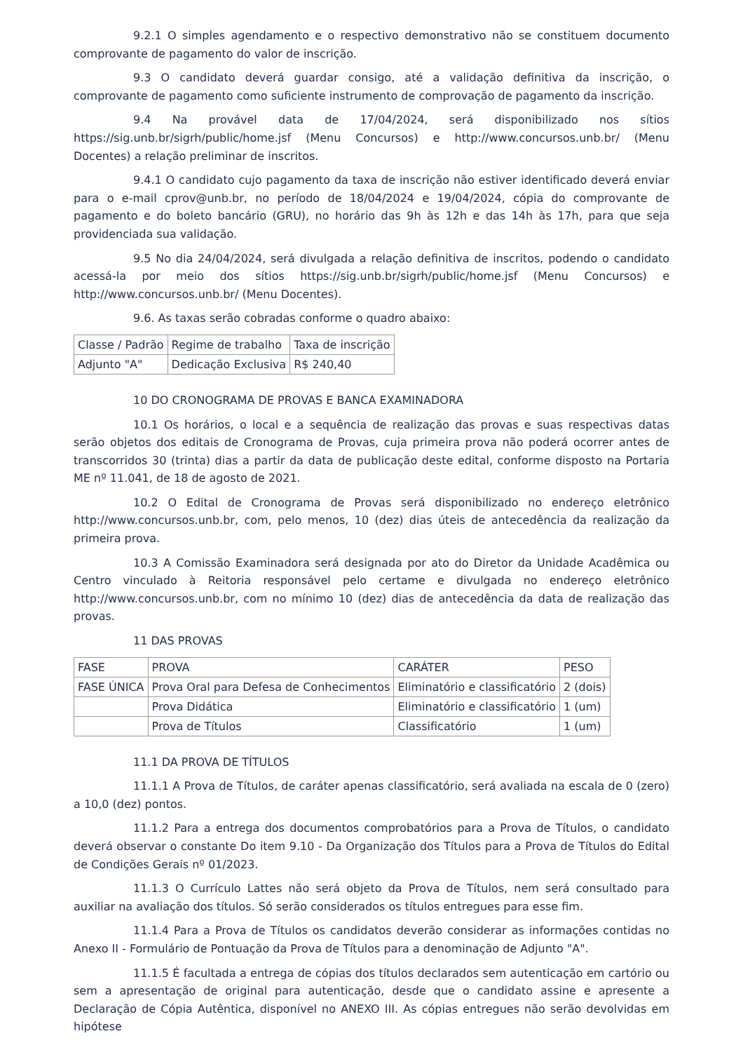9.2.1 O simples agendamento e o respectivo demonstrativo não se constituem documento comprovante de pagamento do valor de inscrição.
9.3 O candidato deverá guardar consigo, até a validação definitiva da inscrição, o comprovante de pagamento como suficiente instrumento de comprovação de pagamento da inscrição.
9.4 Na provável data de 17/04/2024, será disponibilizado nos sítios https://sig.unb.br/sigrh/public/home.jsf (Menu Concursos) e http://www.concursos.unb.br/ (Menu Docentes) a relação preliminar de inscritos.
9.4.1 O candidato cujo pagamento da taxa de inscrição não estiver identificado deverá enviar para o e-mail cprov@unb.br, no período de 18/04/2024 e 19/04/2024, cópia do comprovante de pagamento e do boleto bancário (GRU), no horário das 9h às 12h e das 14h às 17h, para que seja providenciada sua validação.
9.5 No dia 24/04/2024, será divulgada a relação definitiva de inscritos, podendo o candidato acessá-la por meio dos sítios https://sig.unb.br/sigrh/public/home.jsf (Menu Concursos) e http://www.concursos.unb.br/ (Menu Docentes).
9.6. As taxas serão cobradas conforme o quadro abaixo:
| Classe / Padrão | Regime de trabalho | Taxa de inscrição |
| Adjunto "A" | Dedicação Exclusiva | R$ 240,40 |
10 DO CRONOGRAMA DE PROVAS E BANCA EXAMINADORA
10.1 Os horários, o local e a sequência de realização das provas e suas respectivas datas serão objetos dos editais de Cronograma de Provas, cuja primeira prova não poderá ocorrer antes de transcorridos 30 (trinta) dias a partir da data de publicação deste edital, conforme disposto na Portaria ME nº 11.041, de 18 de agosto de 2021.
10.2 O Edital de Cronograma de Provas será disponibilizado no endereço eletrônico http://www.concursos.unb.br, com, pelo menos, 10 (dez) dias úteis de antecedência da realização da primeira prova.
10.3 A Comissão Examinadora será designada por ato do Diretor da Unidade Acadêmica ou Centro vinculado à Reitoria responsável pelo certame e divulgada no endereço eletrônico http://www.concursos.unb.br, com no mínimo 10 (dez) dias de antecedência da data de realização das provas.
11 DAS PROVAS
| FASE | PROVA | CARÁTER | PESO |
| FASE ÚNICA | Prova Oral para Defesa de Conhecimentos | Eliminatório e classificatório | 2 (dois) |
| | Prova Didática | Eliminatório e classificatório | 1 (um) |
| | Prova de Títulos | Classificatório | 1 (um) |
11.1 DA PROVA DE TÍTULOS
11.1.1 A Prova de Títulos, de caráter apenas classificatório, será avaliada na escala de 0 (zero) a 10,0 (dez) pontos.
11.1.2 Para a entrega dos documentos comprobatórios para a Prova de Títulos, o candidato deverá observar o constante Do item 9.10 - Da Organização dos Títulos para a Prova de Títulos do Edital de Condições Gerais nº 01/2023.
11.1.3 O Currículo Lattes não será objeto da Prova de Títulos, nem será consultado para auxiliar na avaliação dos títulos. Só serão considerados os títulos entregues para esse fim.
11.1.4 Para a Prova de Títulos os candidatos deverão considerar as informações contidas no Anexo II - Formulário de Pontuação da Prova de Títulos para a denominação de Adjunto "A".
11.1.5 É facultada a entrega de cópias dos títulos declarados sem autenticação em cartório ou sem a apresentação de original para autenticação, desde que o candidato assine e apresente a Declaração de Cópia Autêntica, disponível no ANEXO III. As cópias entregues não serão devolvidas em hipótese